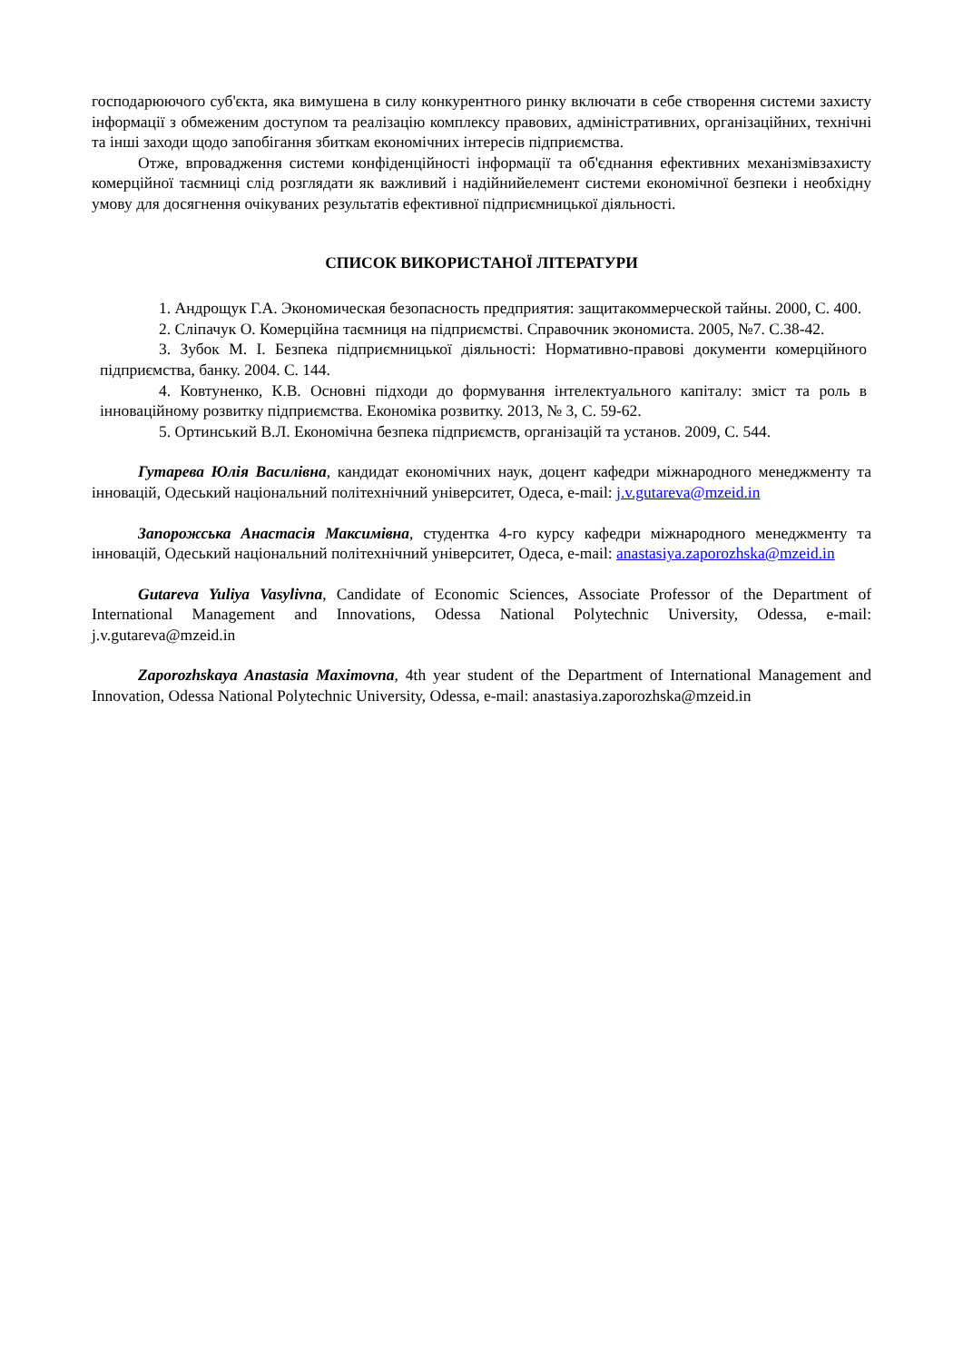господарюючого суб'єкта, яка вимушена в силу конкурентного ринку включати в себе створення системи захисту інформації з обмеженим доступом та реалізацію комплексу правових, адміністративних, організаційних, технічні та інші заходи щодо запобігання збиткам економічних інтересів підприємства.
Отже, впровадження системи конфіденційності інформації та об'єднання ефективних механізмівзахисту комерційної таємниці слід розглядати як важливий і надійнийелемент системи економічної безпеки і необхідну умову для досягнення очікуваних результатів ефективної підприємницької діяльності.
СПИСОК ВИКОРИСТАНОЇ ЛІТЕРАТУРИ
1. Андрощук Г.А. Экономическая безопасность предприятия: защитакоммерческой тайны. 2000, С. 400.
2. Сліпачук О. Комерційна таємниця на підприємстві. Справочник экономиста. 2005, №7. С.38-42.
3. Зубок М. І. Безпека підприємницької діяльності: Нормативно-правові документи комерційного підприємства, банку. 2004. С. 144.
4. Ковтуненко, К.В. Основні підходи до формування інтелектуального капіталу: зміст та роль в інноваційному розвитку підприємства. Економіка розвитку. 2013, № 3, С. 59-62.
5. Ортинський В.Л. Економічна безпека підприємств, організацій та установ. 2009, С. 544.
Гутарева Юлія Василівна, кандидат економічних наук, доцент кафедри міжнародного менеджменту та інновацій, Одеський національний політехнічний університет, Одеса, e-mail: j.v.gutareva@mzeid.in
Запорожська Анастасія Максимівна, студентка 4-го курсу кафедри міжнародного менеджменту та інновацій, Одеський національний політехнічний університет, Одеса, e-mail: anastasiya.zaporozhska@mzeid.in
Gutareva Yuliya Vasylivna, Candidate of Economic Sciences, Associate Professor of the Department of International Management and Innovations, Odessa National Polytechnic University, Odessa, e-mail: j.v.gutareva@mzeid.in
Zaporozhskaya Anastasia Maximovna, 4th year student of the Department of International Management and Innovation, Odessa National Polytechnic University, Odessa, e-mail: anastasiya.zaporozhska@mzeid.in